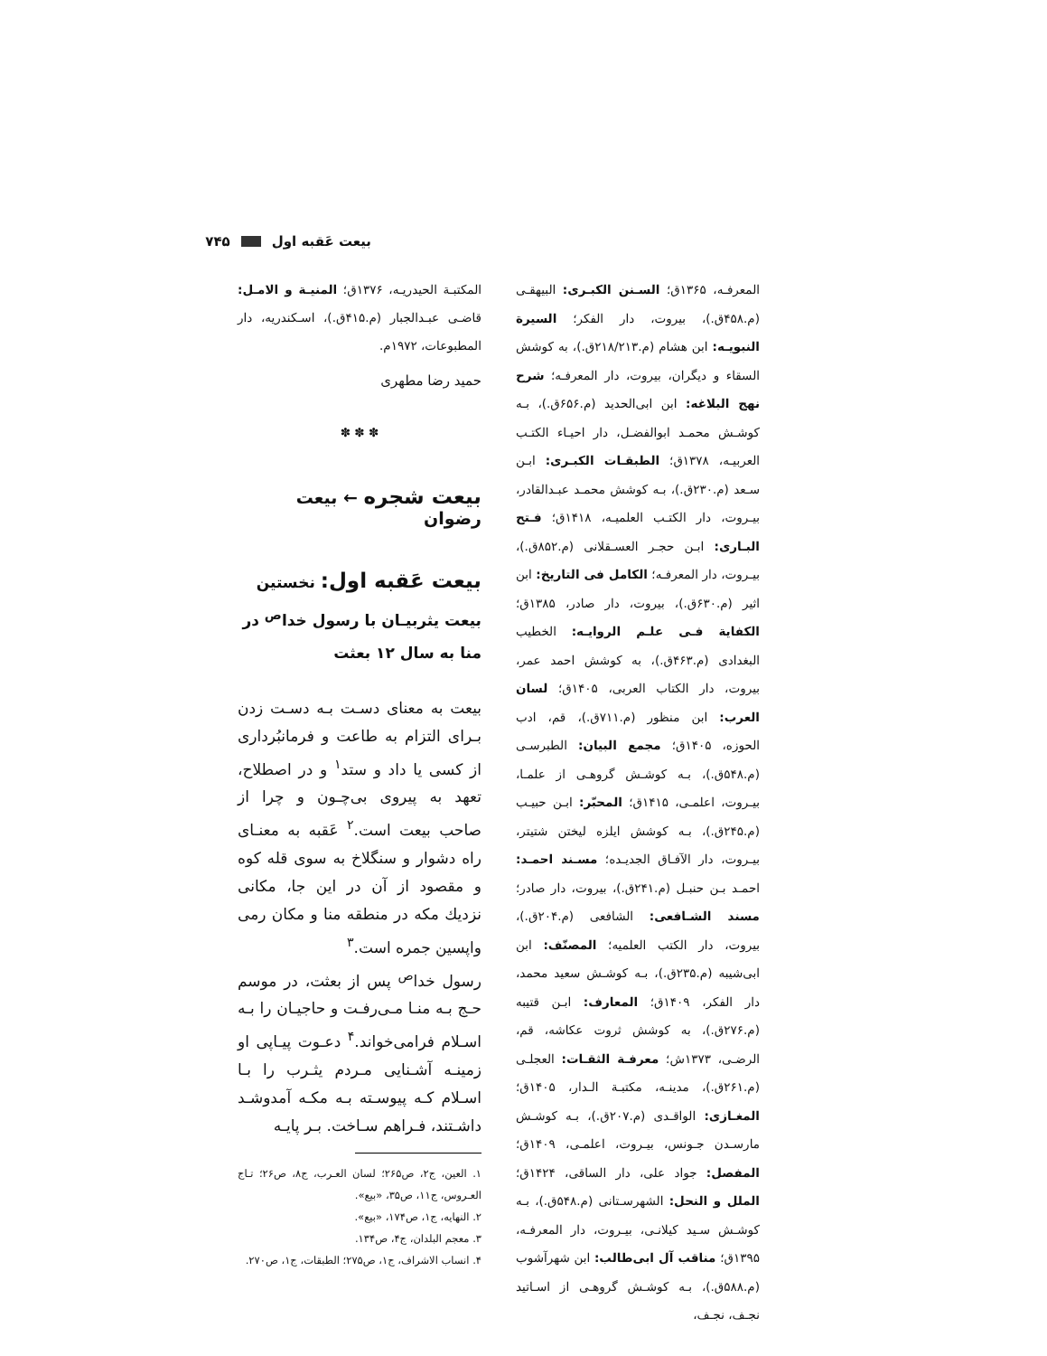بیعت عَقبه اول ۷۴۵
المعرفـه، ۱۳۶۵ق؛ السـنن الکبـری: البیهقـی (م.۴۵۸ق.)، بیروت، دار الفکر؛ السیرة النبویـه: ابن هشام (م.۲۱۸/۲۱۳ق.)، به کوشش السقاء و دیگران، بیروت، دار المعرفـه؛ شرح نهج البلاغه: ابن ابی‌الحدید (م.۶۵۶ق.)، بـه کوشـش محمـد ابوالفضـل، دار احیـاء الکتـب العربیـه، ۱۳۷۸ق؛ الطبقـات الکبـری: ابـن سـعد (م.۲۳۰ق.)، بـه کوشش محمـد عبـدالقادر، بیـروت، دار الکتـب العلمیـه، ۱۴۱۸ق؛ فـتح البـاری: ابـن حجـر العسـقلانی (م.۸۵۲ق.)، بیـروت، دار المعرفـه؛ الکامل فی التاریخ: ابن اثیر (م.۶۳۰ق.)، بیروت، دار صادر، ۱۳۸۵ق؛ الکفایة فـی علـم الروایـه: الخطیب البغدادی (م.۴۶۳ق.)، به کوشش احمد عمر، بیروت، دار الکتاب العربی، ۱۴۰۵ق؛ لسان العرب: ابن منظور (م.۷۱۱ق.)، قم، ادب الحوزه، ۱۴۰۵ق؛ مجمع البیان: الطبرسـی (م.۵۴۸ق.)، بـه کوشـش گروهـی از علمـا، بیـروت، اعلمـی، ۱۴۱۵ق؛ المحبّر: ابـن حبیـب (م.۲۴۵ق.)، بـه کوشش ایلزه لیختن شتیتر، بیـروت، دار الآفـاق الجدیـده؛ مسـند احمـد: احمـد بـن حنبـل (م.۲۴۱ق.)، بیروت، دار صادر؛ مسند الشـافعی: الشافعی (م.۲۰۴ق.)، بیروت، دار الکتب العلمیه؛ المصنّف: ابن ابی‌شیبه (م.۲۳۵ق.)، بـه کوشـش سعید محمد، دار الفکر، ۱۴۰۹ق؛ المعارف: ابـن قتیبه (م.۲۷۶ق.)، به کوشش ثروت عکاشه، قم، الرضـی، ۱۳۷۳ش؛ معرفـة الثقـات: العجلـی (م.۲۶۱ق.)، مدینـه، مکتبـة الـدار، ۱۴۰۵ق؛ المغـازی: الواقـدی (م.۲۰۷ق.)، بـه کوشـش مارسـدن جـونس، بیـروت، اعلمـی، ۱۴۰۹ق؛ المفصل: جواد علی، دار الساقی، ۱۴۲۴ق؛ الملل و النحل: الشهرسـتانی (م.۵۴۸ق.)، بـه کوشـش سـید کیلانـی، بیـروت، دار المعرفـه، ۱۳۹۵ق؛ مناقب آل ابی‌طالب: ابن شهرآشوب (م.۵۸۸ق.)، بـه کوشـش گروهـی از اسـاتید نجـف، نجـف،
المکتبـة الحیدریـه، ۱۳۷۶ق؛ المنیـة و الامـل: قاضـی عبـدالجبار (م.۴۱۵ق.)، اسـکندریه، دار المطبوعات، ۱۹۷۲م.
حمید رضا مطهری
✽ ✽ ✽
بیعت شجره ← بیعت رضوان
بیعت عَقبه اول: نخستین بیعت یثربیـان با رسول خدا<sup>ص</sup> در منا به سال ۱۲ بعثت
بیعت به معنای دسـت بـه دسـت زدن بـرای التزام به طاعت و فرمانبُرداری از کسی یا داد و ستد<sup>۱</sup> و در اصطلاح، تعهد به پیروی بی‌چـون و چرا از صاحب بیعت است.<sup>۲</sup> عَقبه به معنـای راه دشوار و سنگلاخ به سوی قله کوه و مقصود از آن در این جا، مکانی نزدیك مکه در منطقه منا و مکان رمی واپسین جمره است.<sup>۳</sup>
رسول خدا<sup>ص</sup> پس از بعثت، در موسم حـج بـه منـا مـی‌رفـت و حاجیـان را بـه اسـلام فرامی‌خواند.<sup>۴</sup> دعـوت پیـاپی او زمینـه آشـنایی مـردم یثـرب را بـا اسـلام کـه پیوسـته بـه مکـه آمدوشـد داشـتند، فـراهم سـاخت. بـر پایـه
۱. العین، ج۲، ص۲۶۵؛ لسان العـرب، ج۸، ص۲۶؛ تـاج العـروس، ج۱۱، ص۳۵، «بیع».
۲. النهایه، ج۱، ص۱۷۴، «بیع».
۳. معجم البلدان، ج۴، ص۱۳۴.
۴. انساب الاشراف، ج۱، ص۲۷۵؛ الطبقات، ج۱، ص۲۷۰.